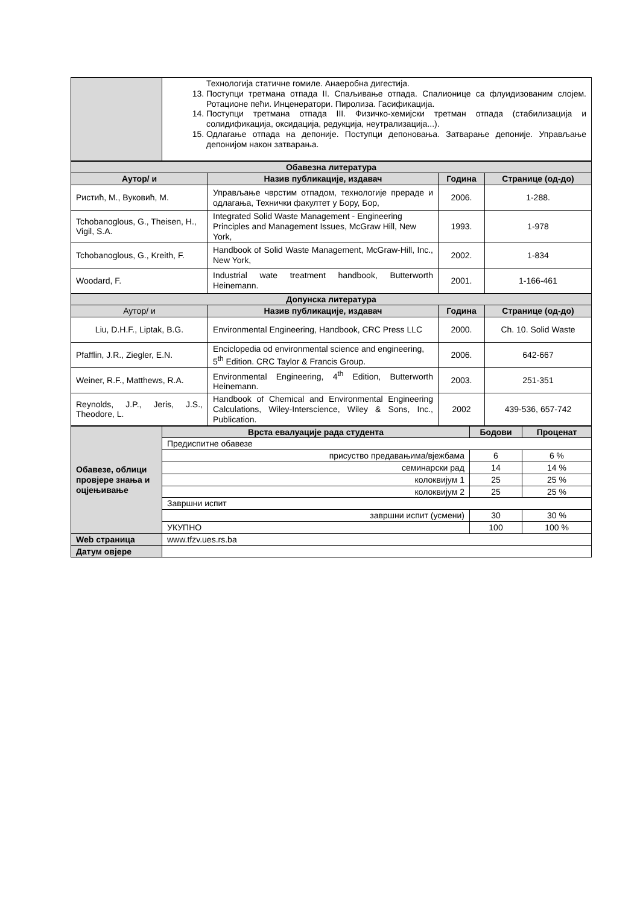| | Технологија статичне гомиле. Анаеробна дигестија. 13. Поступци третмана отпада II. Спаљивање отпада. Спалионице са флуидизованим слојем. Ротационе пећи. Инценератори. Пиролиза. Гасификација. 14. Поступци третмана отпада III. Физичко-хемијски третман отпада (стабилизација и солидификација, оксидација, редукција, неутрализација...). 15. Одлагање отпада на депоније. Поступци депоновања. Затварање депоније. Управљање депонијом након затварања. |
| Обавезна литература | | | |
| --- | --- | --- | --- |
| Аутор/ и | Назив публикације, издавач | Година | Странице (од-до) |
| Ристић, М., Вуковић, М. | Управљање чврстим отпадом, технологије прераде и одлагања, Технички факултет у Бору, Бор, | 2006. | 1-288. |
| Tchobanoglous, G., Theisen, H., Vigil, S.A. | Integrated Solid Waste Management - Engineering Principles and Management Issues, McGraw Hill, New York, | 1993. | 1-978 |
| Tchobanoglous, G., Kreith, F. | Handbook of Solid Waste Management, McGraw-Hill, Inc., New York, | 2002. | 1-834 |
| Woodard, F. | Industrial wate treatment handbook, Butterworth Heinemann. | 2001. | 1-166-461 |
| Допунска литература | | | |
| Аутор/ и | Назив публикације, издавач | Година | Странице (од-до) |
| Liu, D.H.F., Liptak, B.G. | Environmental Engineering, Handbook, CRC Press LLC | 2000. | Ch. 10. Solid Waste |
| Pfafflin, J.R., Ziegler, E.N. | Enciclopedia od environmental science and engineering, 5<sup>th</sup> Edition. CRC Taylor & Francis Group. | 2006. | 642-667 |
| Weiner, R.F., Matthews, R.A. | Environmental Engineering, 4<sup>th</sup> Edition, Butterworth Heinemann. | 2003. | 251-351 |
| Reynolds, J.P., Jeris, J.S., Theodore, L. | Handbook of Chemical and Environmental Engineering Calculations, Wiley-Interscience, Wiley & Sons, Inc., Publication. | 2002 | 439-536, 657-742 |
| Обавезе, облици провјере знања и оцјењивање | Врста евалуације рада студента | Бодови | Проценат |
| --- | --- | --- | --- |
| | Предиспитне обавезе | | |
| | присуство предавањима/вјежбама | 6 | 6 % |
| | семинарски рад | 14 | 14 % |
| | колоквијум 1 | 25 | 25 % |
| | колоквијум 2 | 25 | 25 % |
| | Завршни испит | | |
| | завршни испит (усмени) | 30 | 30 % |
| | УКУПНО | 100 | 100 % |
| Web страница | www.tfzv.ues.rs.ba | | |
| Датум овјере | | | |